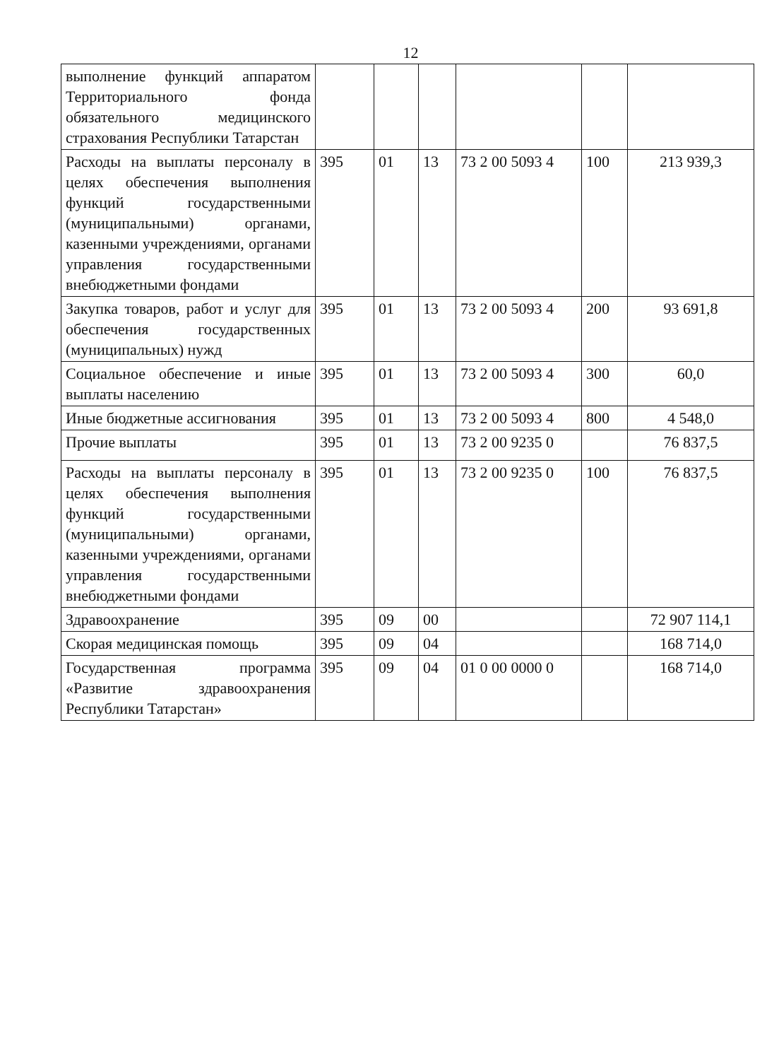12
| выполнение функций аппаратом Территориального фонда обязательного медицинского страхования Республики Татарстан | | | | | | |
| Расходы на выплаты персоналу в целях обеспечения выполнения функций государственными (муниципальными) органами, казенными учреждениями, органами управления государственными внебюджетными фондами | 395 | 01 | 13 | 73 2 00 5093 4 | 100 | 213 939,3 |
| Закупка товаров, работ и услуг для обеспечения государственных (муниципальных) нужд | 395 | 01 | 13 | 73 2 00 5093 4 | 200 | 93 691,8 |
| Социальное обеспечение и иные выплаты населению | 395 | 01 | 13 | 73 2 00 5093 4 | 300 | 60,0 |
| Иные бюджетные ассигнования | 395 | 01 | 13 | 73 2 00 5093 4 | 800 | 4 548,0 |
| Прочие выплаты | 395 | 01 | 13 | 73 2 00 9235 0 | | 76 837,5 |
| Расходы на выплаты персоналу в целях обеспечения выполнения функций государственными (муниципальными) органами, казенными учреждениями, органами управления государственными внебюджетными фондами | 395 | 01 | 13 | 73 2 00 9235 0 | 100 | 76 837,5 |
| Здравоохранение | 395 | 09 | 00 | | | 72 907 114,1 |
| Скорая медицинская помощь | 395 | 09 | 04 | | | 168 714,0 |
| Государственная программа «Развитие здравоохранения Республики Татарстан» | 395 | 09 | 04 | 01 0 00 0000 0 | | 168 714,0 |